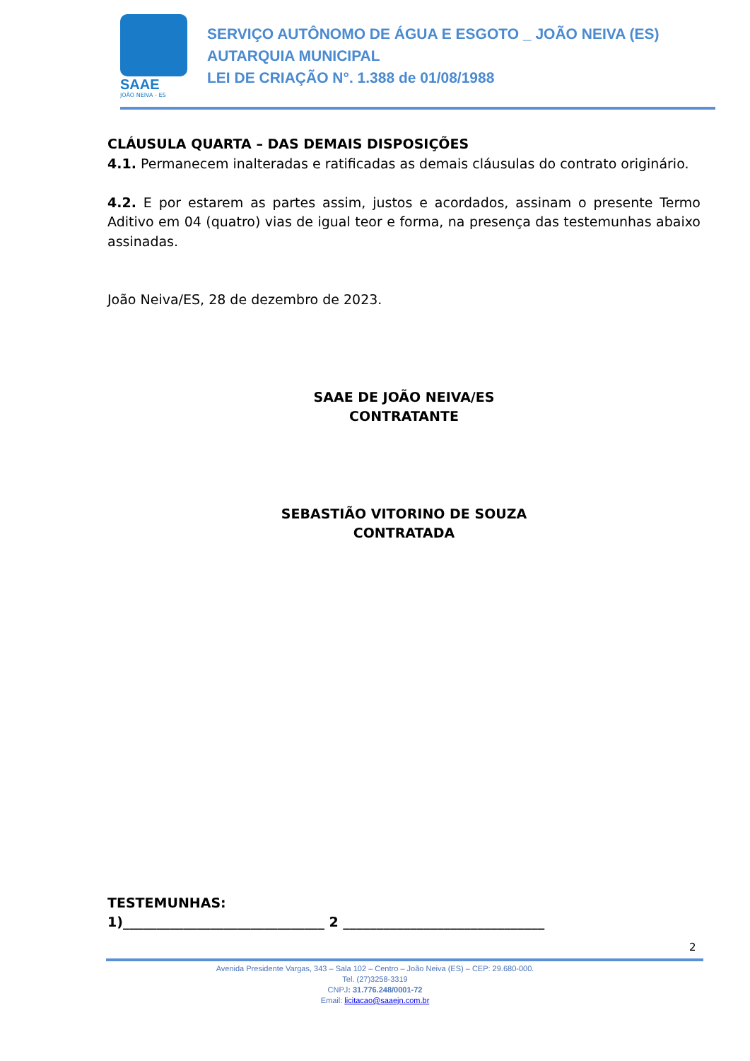SAAE
JOÃO NEIVA - ES
SERVIÇO AUTÔNOMO DE ÁGUA E ESGOTO _ JOÃO NEIVA (ES)
AUTARQUIA MUNICIPAL
LEI DE CRIAÇÃO N°. 1.388 de 01/08/1988
CLÁUSULA QUARTA – DAS DEMAIS DISPOSIÇÕES
4.1. Permanecem inalteradas e ratificadas as demais cláusulas do contrato originário.
4.2. E por estarem as partes assim, justos e acordados, assinam o presente Termo Aditivo em 04 (quatro) vias de igual teor e forma, na presença das testemunhas abaixo assinadas.
João Neiva/ES, 28 de dezembro de 2023.
SAAE DE JOÃO NEIVA/ES
CONTRATANTE
SEBASTIÃO VITORINO DE SOUZA
CONTRATADA
TESTEMUNHAS:
1)______________________________ 2 ______________________________
2
Avenida Presidente Vargas, 343 – Sala 102 – Centro – João Neiva (ES) – CEP: 29.680-000.
Tel. (27)3258-3319
CNPJ: 31.776.248/0001-72
Email: licitacao@saaejn.com.br